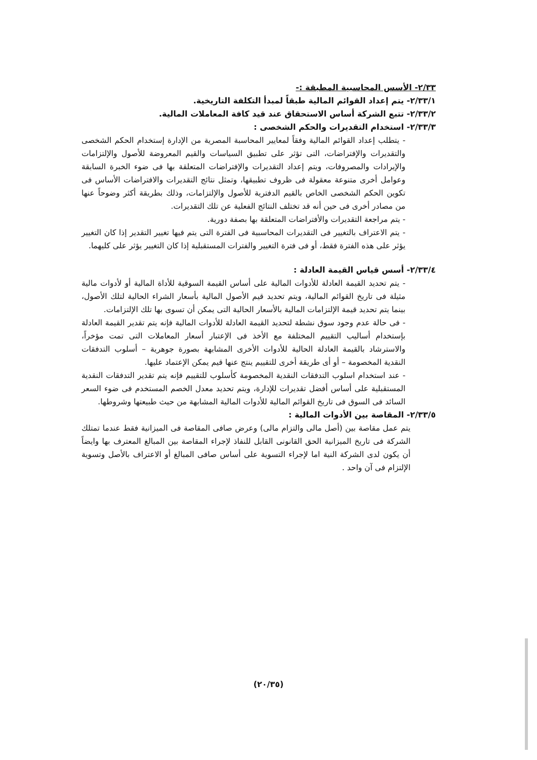٢/٣٣- الأسس المحاسبية المطبقة :-
٢/٣٣/١- يتم إعداد القوائم المالية طبقاً لمبدأ التكلفة التاريخية.
٢/٣٣/٢- تتبع الشركة أساس الاستحقاق عند قيد كافة المعاملات المالية.
٢/٣٣/٣- استخدام التقديرات والحكم الشخصى :
- يتطلب إعداد القوائم المالية وفقاً لمعايير المحاسبة المصرية من الإدارة إستخدام الحكم الشخصى والتقديرات والإفتراضات، التى تؤثر على تطبيق السياسات والقيم المعروضة للأصول والإلتزامات والإيرادات والمصروفات، ويتم إعداد التقديرات والإفتراضات المتعلقة بها فى ضوء الخبرة السابقة وعوامل أخرى متنوعة معقولة فى ظروف تطبيقها، وتمثل نتائج التقديرات والافتراضات الأساس فى تكوين الحكم الشخصى الخاص بالقيم الدفترية للأصول والإلتزامات، وذلك بطريقة أكثر وضوحاً عنها من مصادر أخرى فى حين أنه قد تختلف النتائج الفعلية عن تلك التقديرات.
- يتم مراجعة التقديرات والأفتراضات المتعلقة بها بصفة دورية.
- يتم الاعتراف بالتغيير فى التقديرات المحاسبية فى الفترة التى يتم فيها تغيير التقدير إذا كان التغيير يؤثر على هذه الفترة فقط، أو فى فترة التغيير والفترات المستقبلية إذا كان التغيير يؤثر على كليهما.
٢/٣٣/٤- أسس قياس القيمة العادلة :
- يتم تحديد القيمة العادلة للأدوات المالية على أساس القيمة السوقية للأداة المالية أو لأدوات مالية مثيلة فى تاريخ القوائم المالية، ويتم تحديد قيم الأصول المالية بأسعار الشراء الحالية لتلك الأصول، بينما يتم تحديد قيمة الإلتزامات المالية بالأسعار الحالية التى يمكن أن تسوى بها تلك الإلتزامات.
- فى حالة عدم وجود سوق نشطة لتحديد القيمة العادلة للأدوات المالية فإنه يتم تقدير القيمة العادلة بإستخدام أساليب التقييم المختلفة مع الأخذ فى الإعتبار أسعار المعاملات التى تمت مؤخراً، والاسترشاد بالقيمة العادلة الحالية للأدوات الأخرى المشابهة بصورة جوهرية – أسلوب التدفقات النقدية المخصومة – أو أى طريقة أخرى للتقييم ينتج عنها قيم يمكن الإعتماد عليها.
- عند استخدام اسلوب التدفقات النقدية المخصومة كأسلوب للتقييم فإنه يتم تقدير التدفقات النقدية المستقبلية على أساس أفضل تقديرات للإدارة، ويتم تحديد معدل الخصم المستخدم فى ضوء السعر السائد فى السوق فى تاريخ القوائم المالية للأدوات المالية المشابهة من حيث طبيعتها وشروطها.
٢/٣٣/٥- المقاصة بين الأدوات المالية :
يتم عمل مقاصة بين (أصل مالى والتزام مالى) وعرض صافى المقاصة فى الميزانية فقط عندما تمتلك الشركة فى تاريخ الميزانية الحق القانونى القابل للنفاذ لإجراء المقاصة بين المبالغ المعترف بها وايضاً أن يكون لدى الشركة النية اما لإجراء التسوية على أساس صافى المبالغ أو الاعتراف بالأصل وتسوية الإلتزام فى آن واحد .
(٢٠/٣٥)